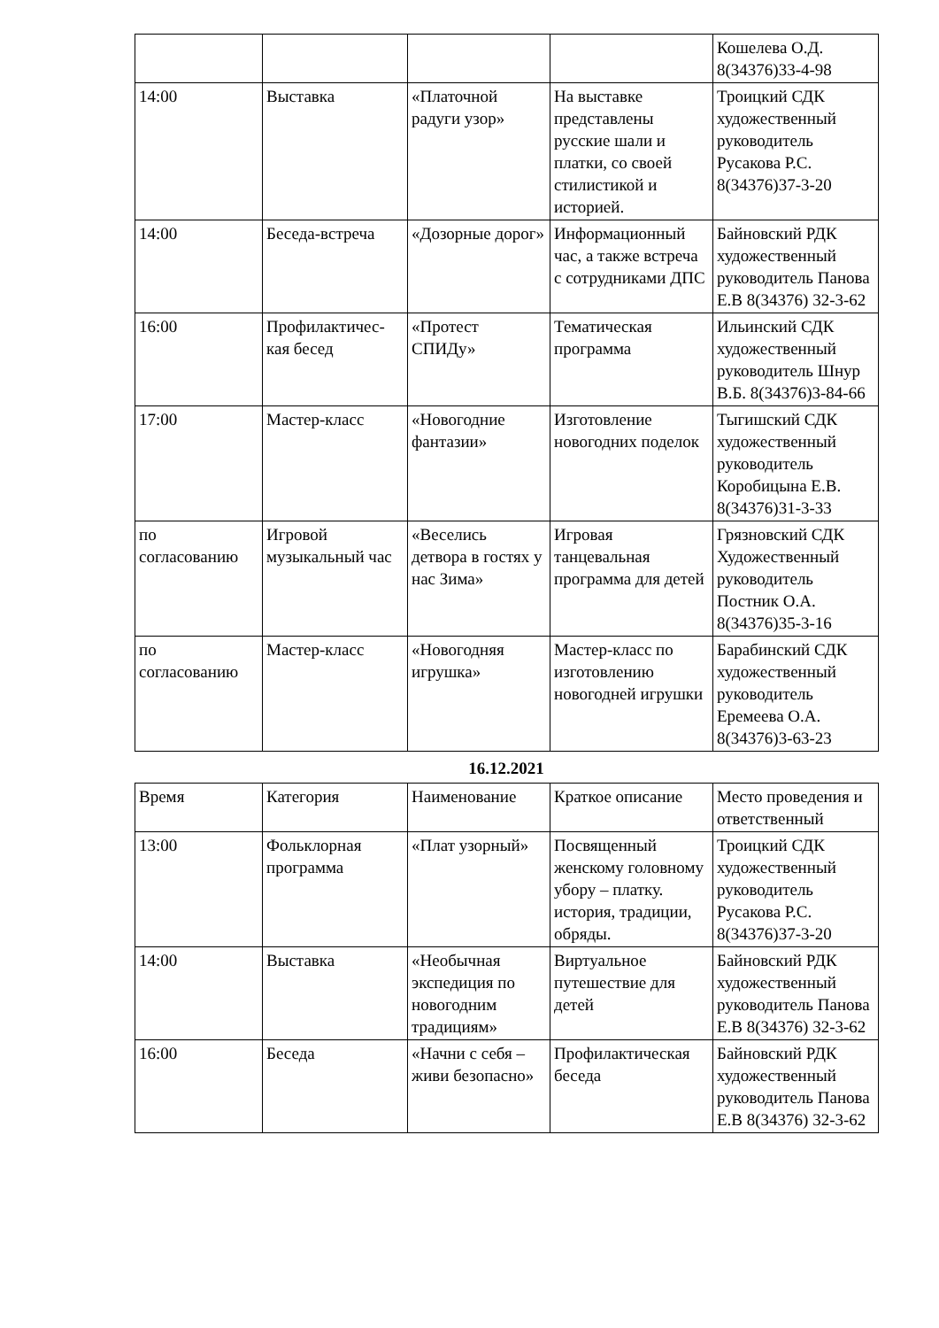| | | | | Кошелева О.Д. 8(34376)33-4-98 |
| 14:00 | Выставка | «Платочной радуги узор» | На выставке представлены русские шали и платки, со своей стилистикой и историей. | Троицкий СДК художественный руководитель Русакова Р.С. 8(34376)37-3-20 |
| 14:00 | Беседа-встреча | «Дозорные дорог» | Информационный час, а также встреча с сотрудниками ДПС | Байновский РДК художественный руководитель Панова Е.В 8(34376) 32-3-62 |
| 16:00 | Профилактичес-кая бесед | «Протест СПИДу» | Тематическая программа | Ильинский СДК художественный руководитель Шнур В.Б. 8(34376)3-84-66 |
| 17:00 | Мастер-класс | «Новогодние фантазии» | Изготовление новогодних поделок | Тыгишский СДК художественный руководитель Коробицына Е.В. 8(34376)31-3-33 |
| по согласованию | Игровой музыкальный час | «Веселись детвора в гостях у нас Зима» | Игровая танцевальная программа для детей | Грязновский СДК Художественный руководитель Постник О.А. 8(34376)35-3-16 |
| по согласованию | Мастер-класс | «Новогодняя игрушка» | Мастер-класс по изготовлению новогодней игрушки | Барабинский СДК художественный руководитель Еремеева О.А. 8(34376)3-63-23 |
16.12.2021
| Время | Категория | Наименование | Краткое описание | Место проведения и ответственный |
| 13:00 | Фольклорная программа | «Плат узорный» | Посвященный женскому головному убору – платку. история, традиции, обряды. | Троицкий СДК художественный руководитель Русакова Р.С. 8(34376)37-3-20 |
| 14:00 | Выставка | «Необычная экспедиция по новогодним традициям» | Виртуальное путешествие для детей | Байновский РДК художественный руководитель Панова Е.В 8(34376) 32-3-62 |
| 16:00 | Беседа | «Начни с себя – живи безопасно» | Профилактическая беседа | Байновский РДК художественный руководитель Панова Е.В 8(34376) 32-3-62 |